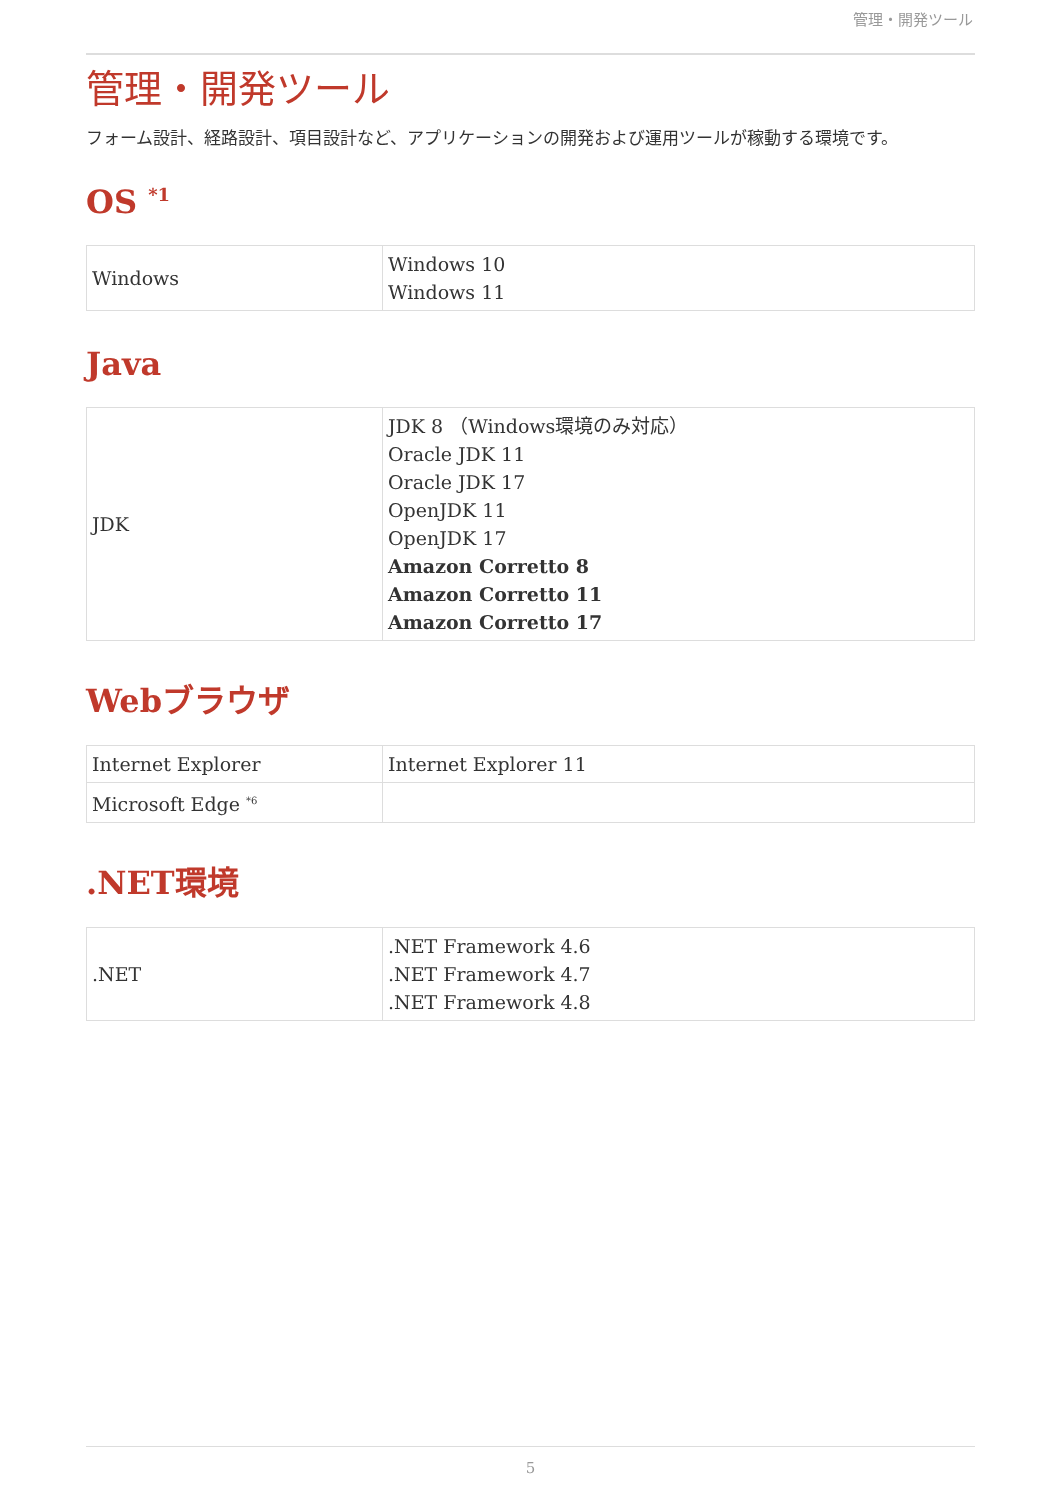管理・開発ツール
管理・開発ツール
フォーム設計、経路設計、項目設計など、アプリケーションの開発および運用ツールが稼動する環境です。
OS <sup>*1</sup>
| Windows | Windows 10 Windows 11 |
Java
| JDK | JDK 8 （Windows環境のみ対応） Oracle JDK 11 Oracle JDK 17 OpenJDK 11 OpenJDK 17 Amazon Corretto 8 Amazon Corretto 11 Amazon Corretto 17 |
Webブラウザ
| Internet Explorer | Internet Explorer 11 |
| Microsoft Edge <sup>*6</sup> | |
.NET環境
| .NET | .NET Framework 4.6 .NET Framework 4.7 .NET Framework 4.8 |
5